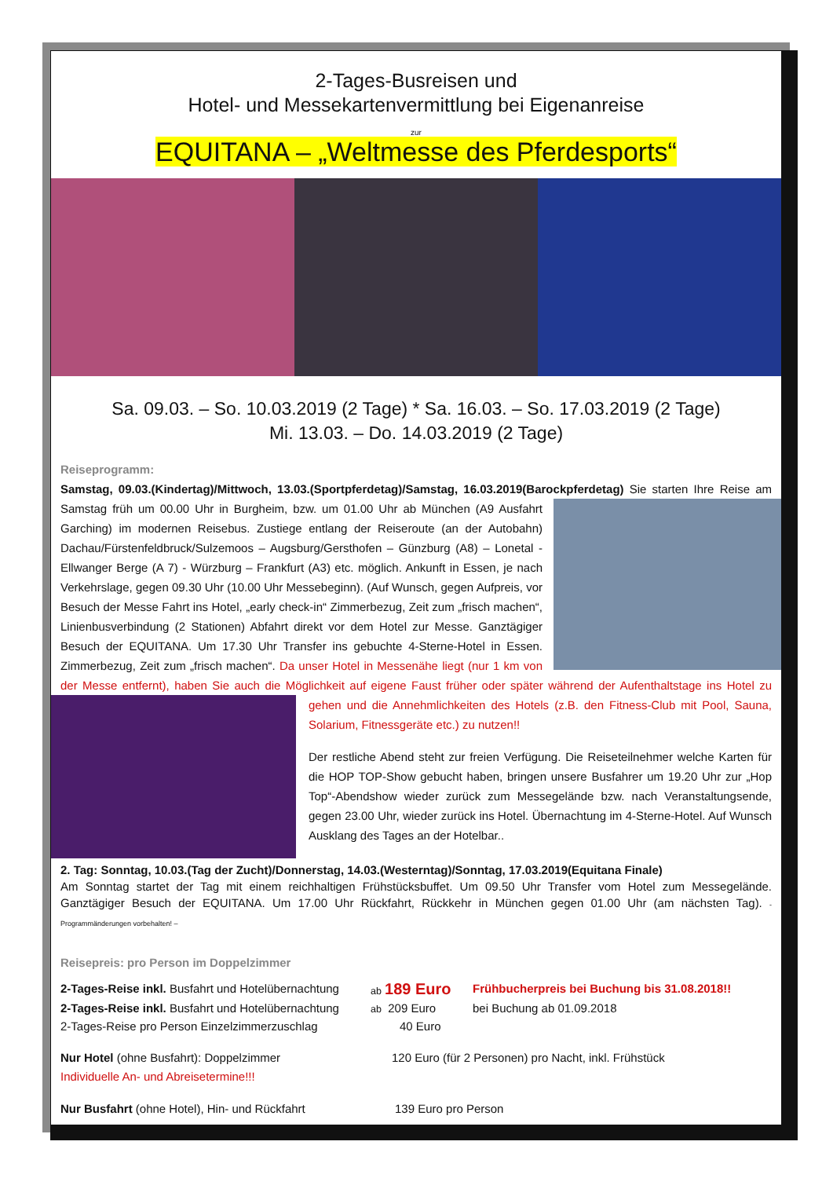2-Tages-Busreisen und
Hotel- und Messekartenvermittlung bei Eigenanreise
zur
EQUITANA – „Weltmesse des Pferdesports“
Sa. 09.03. – So. 10.03.2019 (2 Tage) * Sa. 16.03. – So. 17.03.2019 (2 Tage)
Mi. 13.03. – Do. 14.03.2019 (2 Tage)
Reiseprogramm:
Samstag, 09.03.(Kindertag)/Mittwoch, 13.03.(Sportpferdetag)/Samstag, 16.03.2019(Barockpferdetag)
Sie starten Ihre Reise am Samstag früh um 00.00 Uhr in Burgheim, bzw. um 01.00 Uhr ab München (A9 Ausfahrt Garching) im modernen Reisebus. Zustiege entlang der Reiseroute (an der Autobahn) Dachau/Fürstenfeldbruck/Sulzemoos – Augsburg/Gersthofen – Günzburg (A8) – Lonetal - Ellwanger Berge (A 7) - Würzburg – Frankfurt (A3) etc. möglich. Ankunft in Essen, je nach Verkehrslage, gegen 09.30 Uhr (10.00 Uhr Messebeginn). (Auf Wunsch, gegen Aufpreis, vor Besuch der Messe Fahrt ins Hotel, „early check-in“ Zimmerbezug, Zeit zum „frisch machen“, Linienbusverbindung (2 Stationen) Abfahrt direkt vor dem Hotel zur Messe. Ganztägiger Besuch der EQUITANA. Um 17.30 Uhr Transfer ins gebuchte 4-Sterne-Hotel in Essen. Zimmerbezug, Zeit zum „frisch machen“. Da unser Hotel in Messenähe liegt (nur 1 km von der Messe entfernt), haben Sie auch die Möglichkeit auf eigene Faust früher oder später während der Aufenthaltstage ins Hotel zu
gehen und die Annehmlichkeiten des Hotels (z.B. den Fitness-Club mit Pool, Sauna, Solarium, Fitnessgeräte etc.) zu nutzen!!
Der restliche Abend steht zur freien Verfügung. Die Reiseteilnehmer welche Karten für die HOP TOP-Show gebucht haben, bringen unsere Busfahrer um 19.20 Uhr zur „Hop Top“-Abendshow wieder zurück zum Messegelände bzw. nach Veranstaltungsende, gegen 23.00 Uhr, wieder zurück ins Hotel. Übernachtung im 4-Sterne-Hotel. Auf Wunsch Ausklang des Tages an der Hotelbar..
2. Tag: Sonntag, 10.03.(Tag der Zucht)/Donnerstag, 14.03.(Westerntag)/Sonntag, 17.03.2019(Equitana Finale)
Am Sonntag startet der Tag mit einem reichhaltigen Frühstücksbuffet. Um 09.50 Uhr Transfer vom Hotel zum Messegelände. Ganztägiger Besuch der EQUITANA. Um 17.00 Uhr Rückfahrt, Rückkehr in München gegen 01.00 Uhr (am nächsten Tag). - Programmänderungen vorbehalten! –
Reisepreis: pro Person im Doppelzimmer
2-Tages-Reise inkl. Busfahrt und Hotelübernachtung ab 189 Euro Frühbucherpreis bei Buchung bis 31.08.2018!!
2-Tages-Reise inkl. Busfahrt und Hotelübernachtung ab 209 Euro bei Buchung ab 01.09.2018
2-Tages-Reise pro Person Einzelzimmerzuschlag 40 Euro
Nur Hotel (ohne Busfahrt): Doppelzimmer 120 Euro (für 2 Personen) pro Nacht, inkl. Frühstück
Individuelle An- und Abreisetermine!!!
Nur Busfahrt (ohne Hotel), Hin- und Rückfahrt 139 Euro pro Person